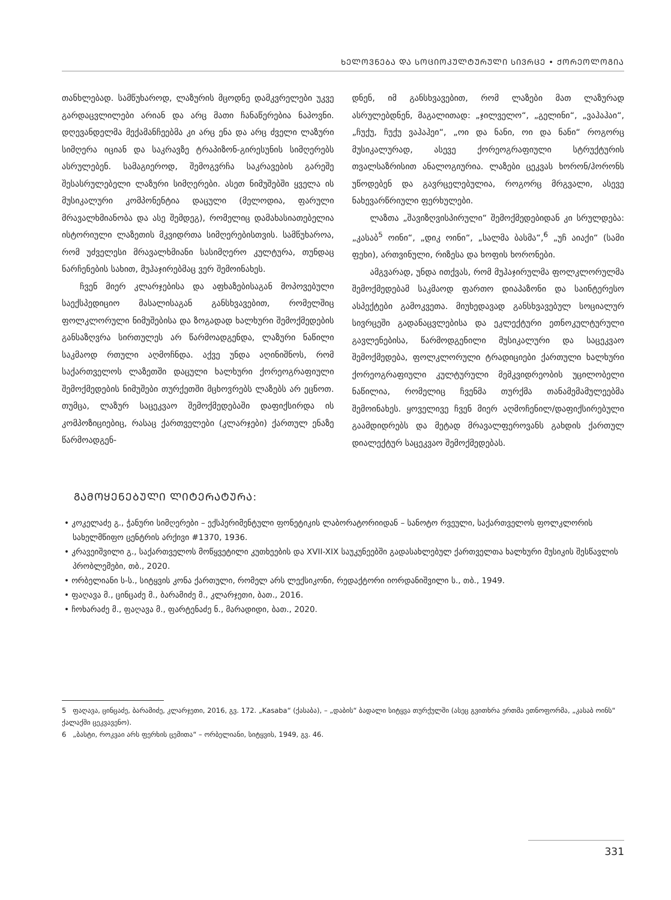ᲮᲔᲚᲝᲕᲜᲔᲑᲐ ᲓᲐ ᲡᲝᲪᲘᲝᲙᲣᲚᲢᲣᲠᲣᲚᲘ ᲡᲘᲕᲠᲪᲔ • ᲥᲝᲠᲔᲝᲚᲝᲒᲘᲐ
თანხლებად. სამწუხაროდ, ლაზურის მცოდნე დამკვრელები უკვე გარდაცვლილები არიან და არც მათი ჩანაწერებია ნაპოვნი. დღევანდელმა მექამანჩეებმა კი არც ენა და არც ძველი ლაზური სიმღერა იციან და საკრავზე ტრაპიზონ-გირესუნის სიმღერებს ასრულებენ. სამაგიეროდ, შემოგვრჩა საკრავების გარეშე შესასრულებელი ლაზური სიმღერები. ასეთ ნიმუშებში ყველა ის მუსიკალური კომპონენტია დაცული (მელოდია, ფარული მრავალხმიანობა და ასე შემდეგ), რომელიც დამახასიათებელია ისტორიული ლაზეთის მკვიდრთა სიმღერებისთვის. სამწუხაროა, რომ უძველესი მრავალხმიანი სასიმღერო კულტურა, თუნდაც ნარჩენების სახით, მუჰაჯირებმაც ვერ შემოინახეს.
ჩვენ მიერ კლარჯებისა და აფხაზებისაგან მოპოვებული საექსპედიციო მასალისაგან განსხვავებით, რომელშიც ფოლკლორული ნიმუშებისა და ზოგადად ხალხური შემოქმედების განსაზღვრა სირთულეს არ წარმოადგენდა, ლაზური ნაწილი საკმაოდ რთული აღმოჩნდა. აქვე უნდა აღინიშნოს, რომ საქართველოს ლაზეთში დაცული ხალხური ქორეოგრაფიული შემოქმედების ნიმუშები თურქეთში მცხოვრებს ლაზებს არ ეცნოთ. თუმცა, ლაზურ საცეკვაო შემოქმედებაში დაფიქსირდა ის კომპოზიციებიც, რასაც ქართველები (კლარჯები) ქართულ ენაზე წარმოადგენ-
დნენ, იმ განსხვავებით, რომ ლაზები მათ ლაზურად ასრულებდნენ, მაგალითად: „ჯილველო“, „გელინი“, „ვაჰაჰაი“, „ჩუქუ, ჩუქუ ვაჰაჰეი“, „ოი და ნანი, ოი და ნანი“ როგორც მუსიკალურად, ასევე ქორეოგრაფიული სტრუქტურის თვალსაზრისით ანალოგიურია. ლაზები ცეკვას ხორონ/ჰორონს უწოდებენ და გავრცელებულია, როგორც მრგვალი, ასევე ნახევარწრიული ფერხულები.
ლაზთა „შავიზღვისპირული“ შემოქმედებიდან კი სრულდება: „კასაბ<sup>5</sup> ოინი“, „დიკ ოინი“, „სალმა ბასმა“,<sup>6</sup> „უჩ აიაქი“ (სამი ფეხი), ართვინული, რიზესა და ხოფის ხორონები.
ამგვარად, უნდა ითქვას, რომ მუჰაჯირულმა ფოლკლორულმა შემოქმედებამ საკმაოდ ფართო დიაპაზონი და საინტერესო ასპექტები გამოკვეთა. მიუხედავად განსხვავებულ სოციალურ სივრცეში გადანაცვლებისა და ეკლექტური ეთნოკულტურული გავლენებისა, წარმოდგენილი მუსიკალური და საცეკვაო შემოქმედება, ფოლკლორული ტრადიციები ქართული ხალხური ქორეოგრაფიული კულტურული მემკვიდრეობის უცილობელი ნაწილია, რომელიც ჩვენმა თურქმა თანამემამულეებმა შემოინახეს. ყოველივე ჩვენ მიერ აღმოჩენილ/დაფიქსირებული გაამდიდრებს და მეტად მრავალფეროვანს გახდის ქართულ დიალექტურ საცეკვაო შემოქმედებას.
ᲒᲐᲛᲝᲧᲔᲜᲔᲑᲣᲚᲘ ᲚᲘᲢᲔᲠᲐᲢᲣᲠᲐ:
• კოკელაძე გ., ჭანური სიმღერები – ექსპერიმენტული ფონეტიკის ლაბორატორიიდან – სანოტო რვეული, საქართველოს ფოლკლორის სახელმწიფო ცენტრის არქივი #1370, 1936.
• კრავეიშვილი გ., საქართველოს მოწყვეტილი კუთხეების და XVII-XIX საუკუნეებში გადასახლებულ ქართველთა ხალხური მუსიკის შესწავლის პრობლემები, თბ., 2020.
• ორბელიანი ს-ს., სიტყვის კონა ქართული, რომელ არს ლექსიკონი, რედაქტორი იორდანიშვილი ს., თბ., 1949.
• ფაღავა მ., ცინცაძე მ., ბარამიძე მ., კლარჯეთი, ბათ., 2016.
• ჩოხარაძე მ., ფაღავა მ., ფარტენაძე ნ., მარადიდი, ბათ., 2020.
5 ფაღავა, ცინცაძე, ბარამიძე, კლარჯეთი, 2016, გვ. 172. „Kasaba“ (ქასაბა), – „დაბის“ ბადალი სიტყვა თურქულში (ასეც გვითხრა ერთმა ეთნოფორმა, „კასაბ ოინს“ ქალაქში ცეკვავენო).
6 „ბასტი, როკვაი არს ფერხის ცემითა“ – ორბელიანი, სიტყვის, 1949, გვ. 46.
331